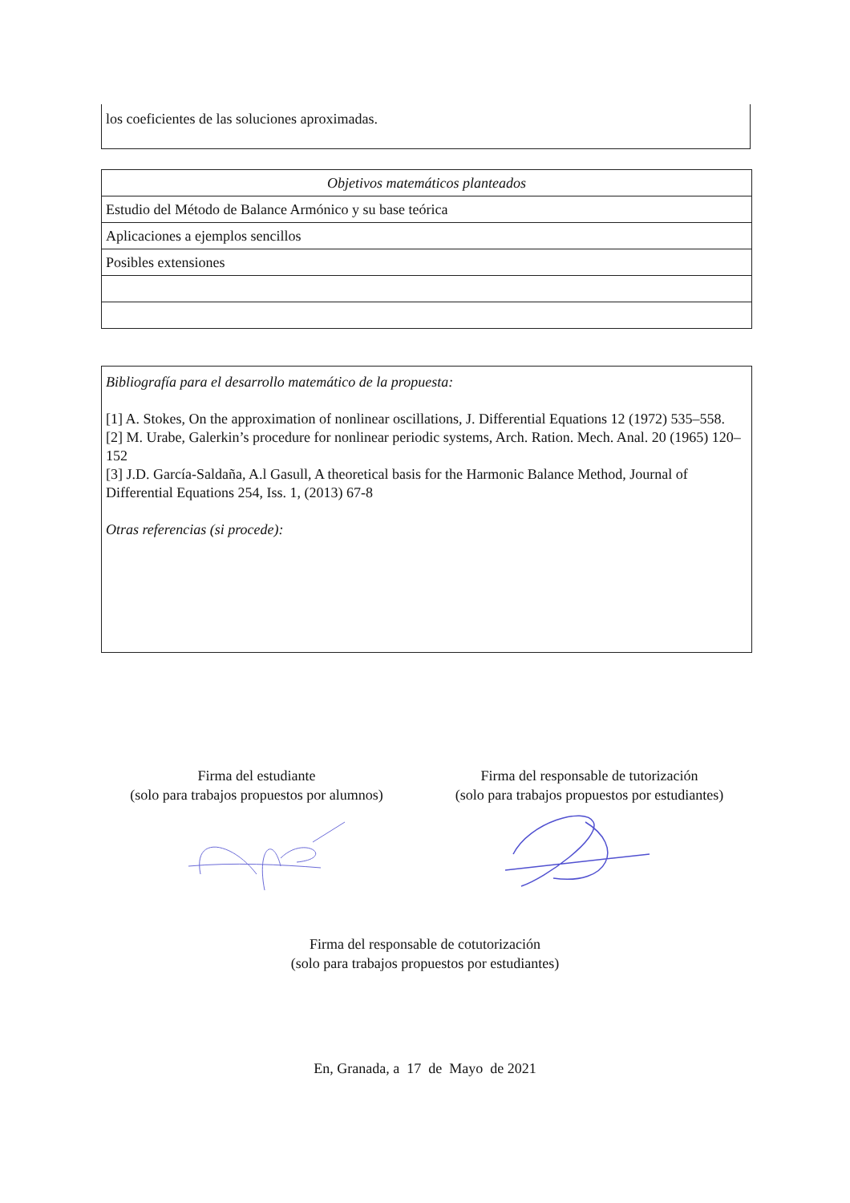los coeficientes de las soluciones aproximadas.
| Objetivos matemáticos planteados |
| --- |
| Estudio del Método de Balance Armónico y su base teórica |
| Aplicaciones a ejemplos sencillos |
| Posibles extensiones |
Bibliografía para el desarrollo matemático de la propuesta:
[1] A. Stokes, On the approximation of nonlinear oscillations, J. Differential Equations 12 (1972) 535–558.
[2] M. Urabe, Galerkin’s procedure for nonlinear periodic systems, Arch. Ration. Mech. Anal. 20 (1965) 120–152
[3] J.D. García-Saldaña, A.l Gasull, A theoretical basis for the Harmonic Balance Method, Journal of Differential Equations 254, Iss. 1, (2013) 67-8
Otras referencias (si procede):
Firma del estudiante
(solo para trabajos propuestos por alumnos)
Firma del responsable de tutorización
(solo para trabajos propuestos por estudiantes)
Firma del responsable de cotutorización
(solo para trabajos propuestos por estudiantes)
En, Granada, a 17 de Mayo de 2021